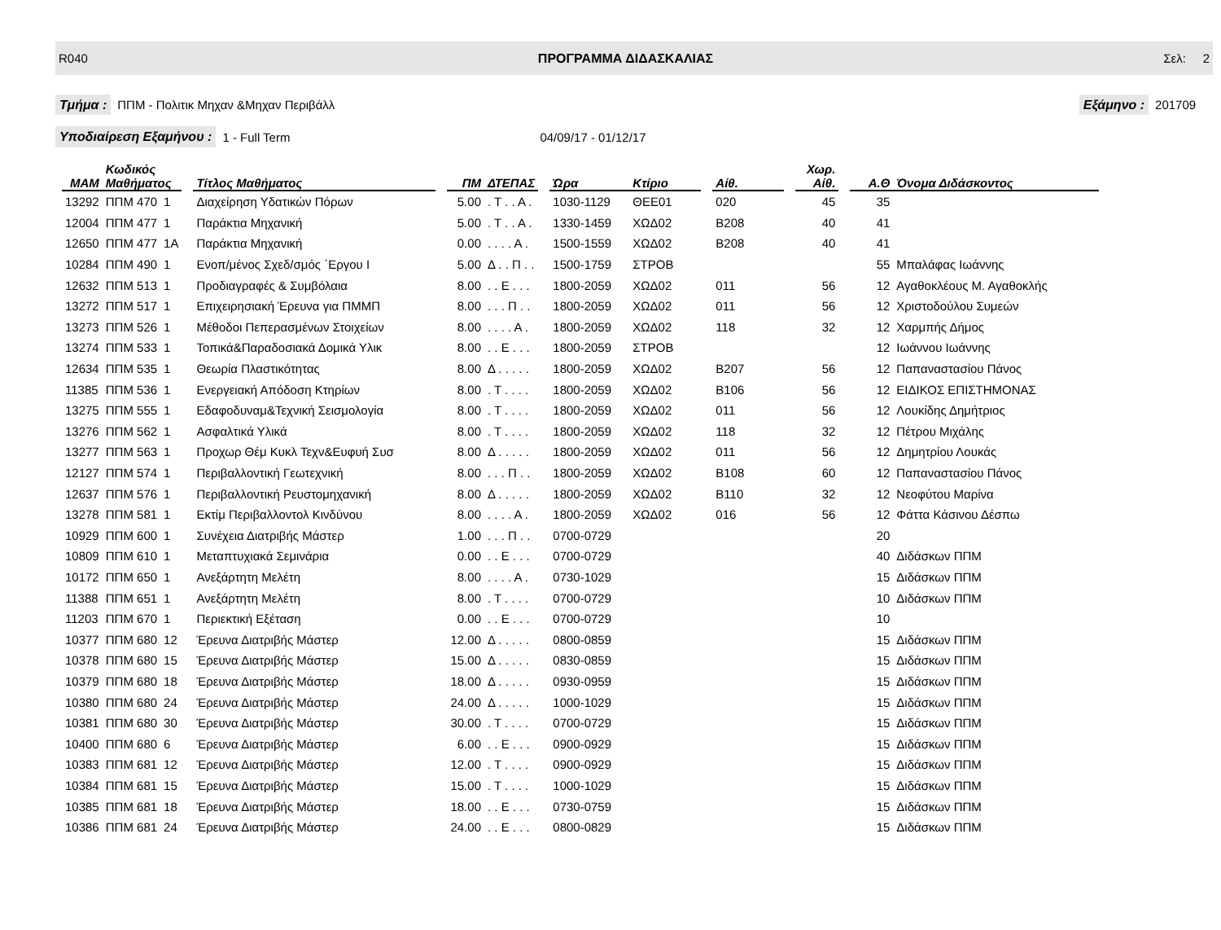R040 ΠΡΟΓΡΑΜΜΑ ΔΙΔΑΣΚΑΛΙΑΣ Σελ: 2
Τμήμα : ΠΠΜ - Πολιτικ Μηχαν &Μηχαν Περιβάλλ Εξάμηνο : 201709
Υποδιαίρεση Εξαμήνου : 1 - Full Term 04/09/17 - 01/12/17
| ΜΑΜ | Κωδικός Μαθήματος | | | Τίτλος Μαθήματος | | ΠΜ | ΔΤΕΠΑΣ | | Ώρα | Κτίριο | | Αίθ. | | Χωρ. Αίθ. | | Α.Θ | Όνομα Διδάσκοντος |
| --- | --- | --- | --- | --- | --- | --- | --- | --- | --- | --- | --- | --- | --- | --- | --- | --- | --- |
| 13292 | ΠΠΜ 470 | 1 | | Διαχείρηση Υδατικών Πόρων | | 5.00 | . Τ . . Α . | | 1030-1129 | ΘΕΕ01 | | 020 | | 45 | | 35 | |
| 12004 | ΠΠΜ 477 | 1 | | Παράκτια Μηχανική | | 5.00 | . Τ . . Α . | | 1330-1459 | ΧΩΔ02 | | Β208 | | 40 | | 41 | |
| 12650 | ΠΠΜ 477 | 1Α | | Παράκτια Μηχανική | | 0.00 | . . . . Α . | | 1500-1559 | ΧΩΔ02 | | Β208 | | 40 | | 41 | |
| 10284 | ΠΠΜ 490 | 1 | | Ενοπ/μένος Σχεδ/σμός ΄Εργου Ι | | 5.00 | Δ . . Π . . | | 1500-1759 | ΣΤΡΟΒ | | | | | | 55 | Μπαλάφας Ιωάννης |
| 12632 | ΠΠΜ 513 | 1 | | Προδιαγραφές & Συμβόλαια | | 8.00 | . . Ε . . . | | 1800-2059 | ΧΩΔ02 | | 011 | | 56 | | 12 | Αγαθοκλέους Μ. Αγαθοκλής |
| 13272 | ΠΠΜ 517 | 1 | | Επιχειρησιακή Έρευνα για ΠΜΜΠ | | 8.00 | . . . Π . . | | 1800-2059 | ΧΩΔ02 | | 011 | | 56 | | 12 | Χριστοδούλου Συμεών |
| 13273 | ΠΠΜ 526 | 1 | | Μέθοδοι Πεπερασμένων Στοιχείων | | 8.00 | . . . . Α . | | 1800-2059 | ΧΩΔ02 | | 118 | | 32 | | 12 | Χαρμπής Δήμος |
| 13274 | ΠΠΜ 533 | 1 | | Τοπικά&Παραδοσιακά Δομικά Υλικ | | 8.00 | . . Ε . . . | | 1800-2059 | ΣΤΡΟΒ | | | | | | 12 | Ιωάννου Ιωάννης |
| 12634 | ΠΠΜ 535 | 1 | | Θεωρία Πλαστικότητας | | 8.00 | Δ . . . . . | | 1800-2059 | ΧΩΔ02 | | Β207 | | 56 | | 12 | Παπαναστασίου Πάνος |
| 11385 | ΠΠΜ 536 | 1 | | Ενεργειακή Απόδοση Κτηρίων | | 8.00 | . Τ . . . . | | 1800-2059 | ΧΩΔ02 | | Β106 | | 56 | | 12 | ΕΙΔΙΚΟΣ ΕΠΙΣΤΗΜΟΝΑΣ |
| 13275 | ΠΠΜ 555 | 1 | | Εδαφοδυναμ&Τεχνική Σεισμολογία | | 8.00 | . Τ . . . . | | 1800-2059 | ΧΩΔ02 | | 011 | | 56 | | 12 | Λουκίδης Δημήτριος |
| 13276 | ΠΠΜ 562 | 1 | | Ασφαλτικά Υλικά | | 8.00 | . Τ . . . . | | 1800-2059 | ΧΩΔ02 | | 118 | | 32 | | 12 | Πέτρου Μιχάλης |
| 13277 | ΠΠΜ 563 | 1 | | Προχωρ Θέμ Κυκλ Τεχν&Ευφυή Συσ | | 8.00 | Δ . . . . . | | 1800-2059 | ΧΩΔ02 | | 011 | | 56 | | 12 | Δημητρίου Λουκάς |
| 12127 | ΠΠΜ 574 | 1 | | Περιβαλλοντική Γεωτεχνική | | 8.00 | . . . Π . . | | 1800-2059 | ΧΩΔ02 | | Β108 | | 60 | | 12 | Παπαναστασίου Πάνος |
| 12637 | ΠΠΜ 576 | 1 | | Περιβαλλοντική Ρευστομηχανική | | 8.00 | Δ . . . . . | | 1800-2059 | ΧΩΔ02 | | Β110 | | 32 | | 12 | Νεοφύτου Μαρίνα |
| 13278 | ΠΠΜ 581 | 1 | | Εκτίμ Περιβαλλοντολ Κινδύνου | | 8.00 | . . . . Α . | | 1800-2059 | ΧΩΔ02 | | 016 | | 56 | | 12 | Φάττα Κάσινου Δέσπω |
| 10929 | ΠΠΜ 600 | 1 | | Συνέχεια Διατριβής Μάστερ | | 1.00 | . . . Π . . | | 0700-0729 | | | | | | | 20 | |
| 10809 | ΠΠΜ 610 | 1 | | Μεταπτυχιακά Σεμινάρια | | 0.00 | . . Ε . . . | | 0700-0729 | | | | | | | 40 | Διδάσκων ΠΠΜ |
| 10172 | ΠΠΜ 650 | 1 | | Ανεξάρτητη Μελέτη | | 8.00 | . . . . Α . | | 0730-1029 | | | | | | | 15 | Διδάσκων ΠΠΜ |
| 11388 | ΠΠΜ 651 | 1 | | Ανεξάρτητη Μελέτη | | 8.00 | . Τ . . . . | | 0700-0729 | | | | | | | 10 | Διδάσκων ΠΠΜ |
| 11203 | ΠΠΜ 670 | 1 | | Περιεκτική Εξέταση | | 0.00 | . . Ε . . . | | 0700-0729 | | | | | | | 10 | |
| 10377 | ΠΠΜ 680 | 12 | | Έρευνα Διατριβής Μάστερ | | 12.00 | Δ . . . . . | | 0800-0859 | | | | | | | 15 | Διδάσκων ΠΠΜ |
| 10378 | ΠΠΜ 680 | 15 | | Έρευνα Διατριβής Μάστερ | | 15.00 | Δ . . . . . | | 0830-0859 | | | | | | | 15 | Διδάσκων ΠΠΜ |
| 10379 | ΠΠΜ 680 | 18 | | Έρευνα Διατριβής Μάστερ | | 18.00 | Δ . . . . . | | 0930-0959 | | | | | | | 15 | Διδάσκων ΠΠΜ |
| 10380 | ΠΠΜ 680 | 24 | | Έρευνα Διατριβής Μάστερ | | 24.00 | Δ . . . . . | | 1000-1029 | | | | | | | 15 | Διδάσκων ΠΠΜ |
| 10381 | ΠΠΜ 680 | 30 | | Έρευνα Διατριβής Μάστερ | | 30.00 | . Τ . . . . | | 0700-0729 | | | | | | | 15 | Διδάσκων ΠΠΜ |
| 10400 | ΠΠΜ 680 | 6 | | Έρευνα Διατριβής Μάστερ | | 6.00 | . . Ε . . . | | 0900-0929 | | | | | | | 15 | Διδάσκων ΠΠΜ |
| 10383 | ΠΠΜ 681 | 12 | | Έρευνα Διατριβής Μάστερ | | 12.00 | . Τ . . . . | | 0900-0929 | | | | | | | 15 | Διδάσκων ΠΠΜ |
| 10384 | ΠΠΜ 681 | 15 | | Έρευνα Διατριβής Μάστερ | | 15.00 | . Τ . . . . | | 1000-1029 | | | | | | | 15 | Διδάσκων ΠΠΜ |
| 10385 | ΠΠΜ 681 | 18 | | Έρευνα Διατριβής Μάστερ | | 18.00 | . . Ε . . . | | 0730-0759 | | | | | | | 15 | Διδάσκων ΠΠΜ |
| 10386 | ΠΠΜ 681 | 24 | | Έρευνα Διατριβής Μάστερ | | 24.00 | . . Ε . . . | | 0800-0829 | | | | | | | 15 | Διδάσκων ΠΠΜ |